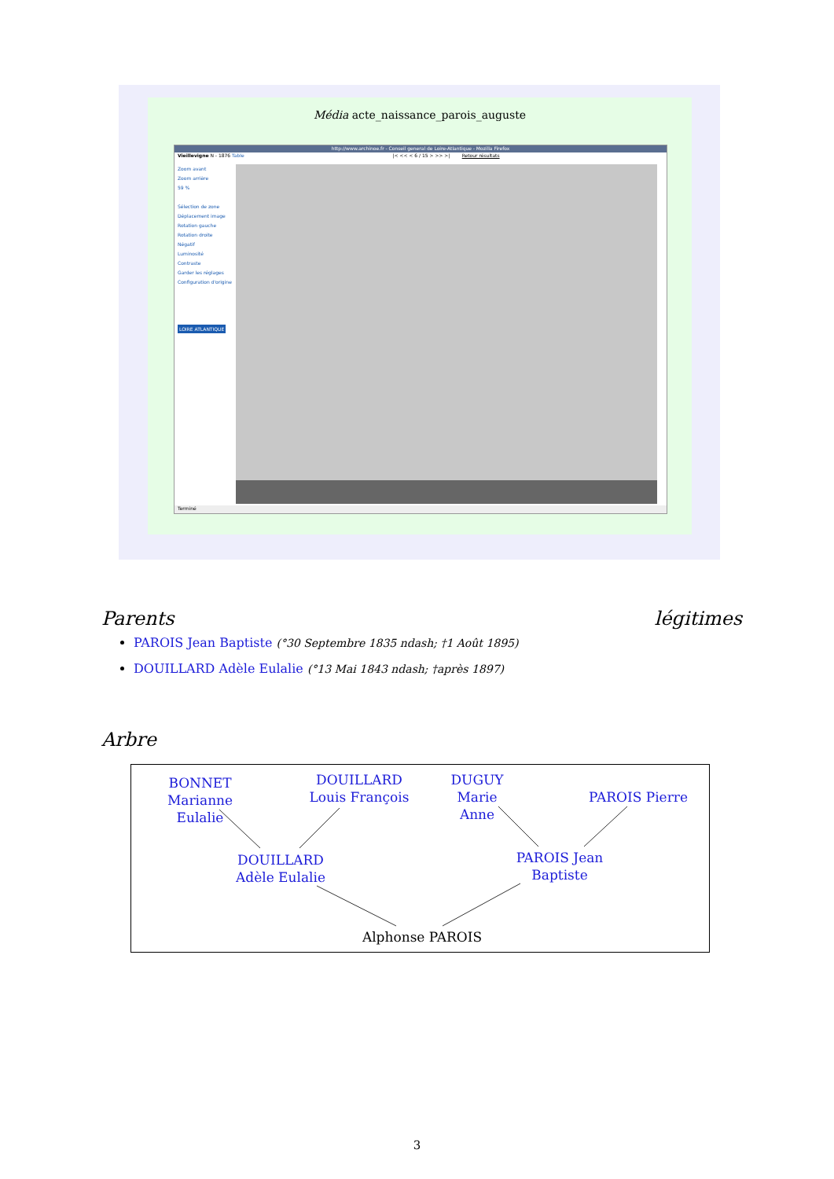Média acte_naissance_parois_auguste
http://www.archinoe.fr - Conseil general de Loire-Atlantique - Mozilla Firefox
Vieillevigne N - 1876 Table |< << < 6 / 15 > >> >| Retour résultats
Zoom avant
Zoom arrière
59 %
Sélection de zone
Déplacement image
Rotation gauche
Rotation droite
Négatif
Luminosité
Contraste
Garder les réglages
Configuration d'origine
LOIRE ATLANTIQUE
Terminé
Parents légitimes
PAROIS Jean Baptiste (°30 Septembre 1835 ndash; †1 Août 1895)
DOUILLARD Adèle Eulalie (°13 Mai 1843 ndash; †après 1897)
Arbre
BONNET Marianne Eulalie
DOUILLARD Louis François
DUGUY Marie Anne
PAROIS Pierre
DOUILLARD Adèle Eulalie
PAROIS Jean Baptiste
Alphonse PAROIS
3